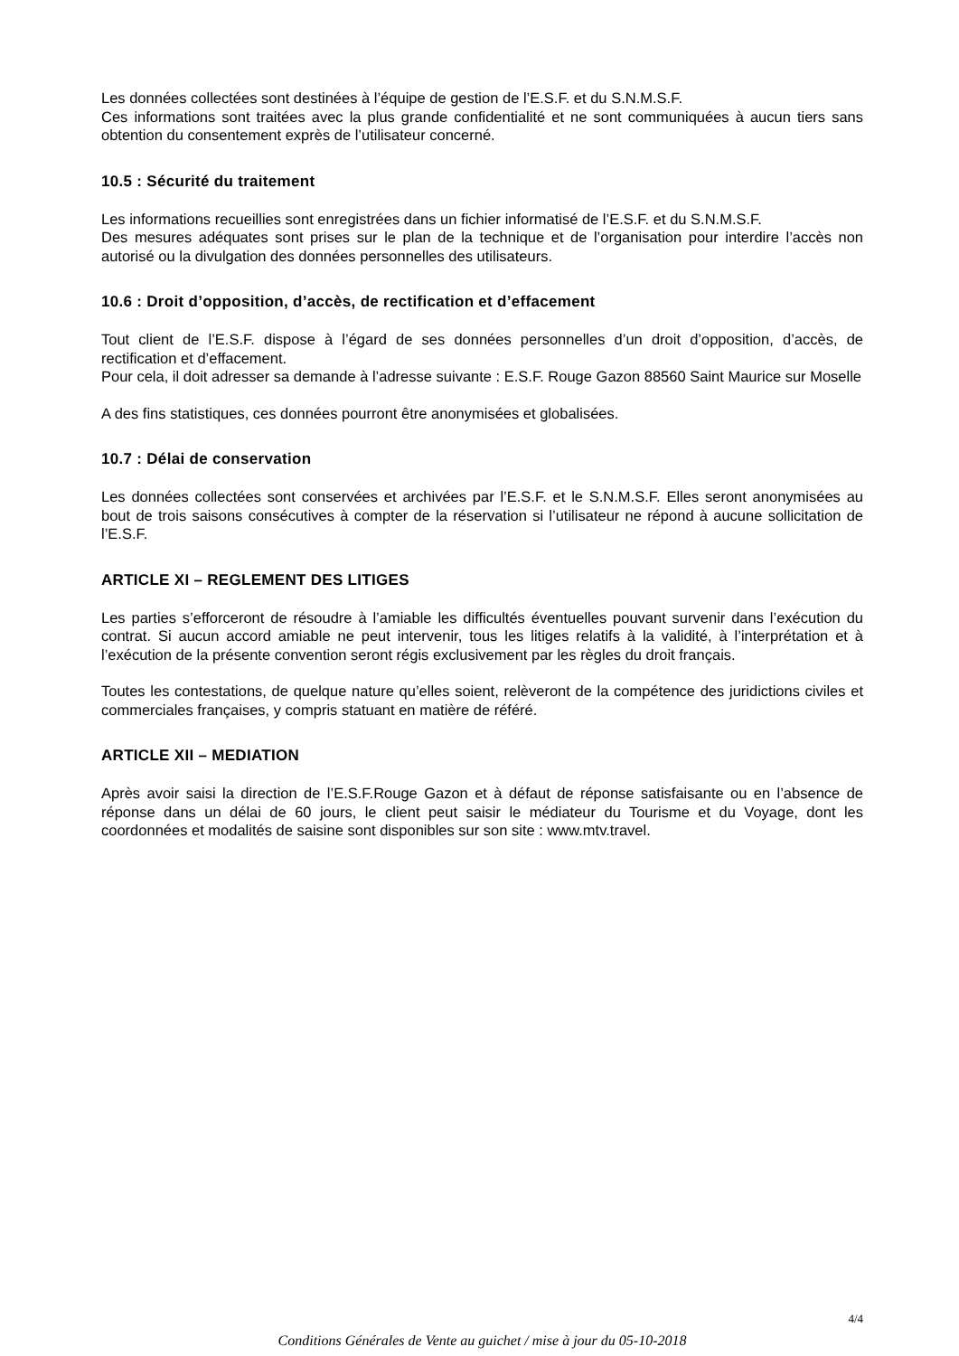Les données collectées sont destinées à l’équipe de gestion de l’E.S.F. et du S.N.M.S.F.
Ces informations sont traitées avec la plus grande confidentialité et ne sont communiquées à aucun tiers sans obtention du consentement exprès de l’utilisateur concerné.
10.5 : Sécurité du traitement
Les informations recueillies sont enregistrées dans un fichier informatisé de l’E.S.F. et du S.N.M.S.F.
Des mesures adéquates sont prises sur le plan de la technique et de l’organisation pour interdire l’accès non autorisé ou la divulgation des données personnelles des utilisateurs.
10.6 : Droit d’opposition, d’accès, de rectification et d’effacement
Tout client de l’E.S.F. dispose à l’égard de ses données personnelles d’un droit d’opposition, d’accès, de rectification et d’effacement.
Pour cela, il doit adresser sa demande à l’adresse suivante : E.S.F. Rouge Gazon 88560 Saint Maurice sur Moselle
A des fins statistiques, ces données pourront être anonymisées et globalisées.
10.7 : Délai de conservation
Les données collectées sont conservées et archivées par l’E.S.F. et le S.N.M.S.F. Elles seront anonymisées au bout de trois saisons consécutives à compter de la réservation si l’utilisateur ne répond à aucune sollicitation de l’E.S.F.
ARTICLE XI – REGLEMENT DES LITIGES
Les parties s’efforceront de résoudre à l’amiable les difficultés éventuelles pouvant survenir dans l’exécution du contrat. Si aucun accord amiable ne peut intervenir, tous les litiges relatifs à la validité, à l’interprétation et à l’exécution de la présente convention seront régis exclusivement par les règles du droit français.
Toutes les contestations, de quelque nature qu’elles soient, relèveront de la compétence des juridictions civiles et commerciales françaises, y compris statuant en matière de référé.
ARTICLE XII – MEDIATION
Après avoir saisi la direction de l’E.S.F.Rouge Gazon et à défaut de réponse satisfaisante ou en l’absence de réponse dans un délai de 60 jours, le client peut saisir le médiateur du Tourisme et du Voyage, dont les coordonnées et modalités de saisine sont disponibles sur son site : www.mtv.travel.
4/4
Conditions Générales de Vente au guichet / mise à jour du 05-10-2018